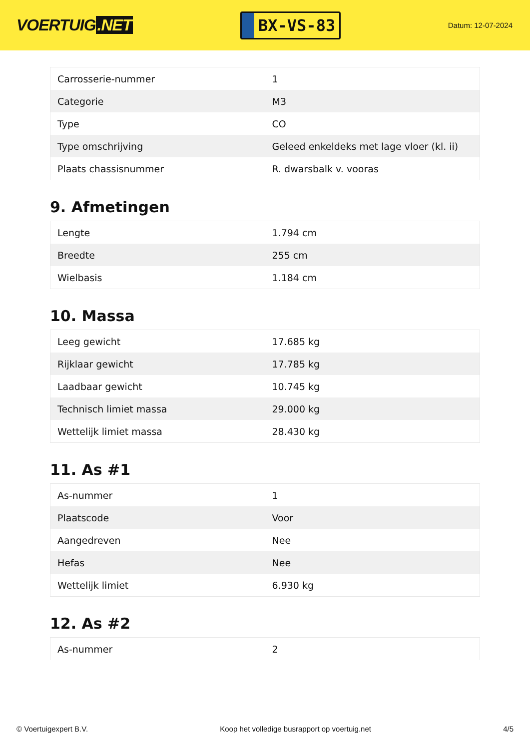VOERTUIG.NET
BX-VS-83
Datum: 12-07-2024
| Carrosserie-nummer | 1 |
| Categorie | M3 |
| Type | CO |
| Type omschrijving | Geleed enkeldeks met lage vloer (kl. ii) |
| Plaats chassisnummer | R. dwarsbalk v. vooras |
9. Afmetingen
| Lengte | 1.794 cm |
| Breedte | 255 cm |
| Wielbasis | 1.184 cm |
10. Massa
| Leeg gewicht | 17.685 kg |
| Rijklaar gewicht | 17.785 kg |
| Laadbaar gewicht | 10.745 kg |
| Technisch limiet massa | 29.000 kg |
| Wettelijk limiet massa | 28.430 kg |
11. As #1
| As-nummer | 1 |
| Plaatscode | Voor |
| Aangedreven | Nee |
| Hefas | Nee |
| Wettelijk limiet | 6.930 kg |
12. As #2
| As-nummer | 2 |
© Voertuigexpert B.V. Koop het volledige busrapport op voertuig.net 4/5